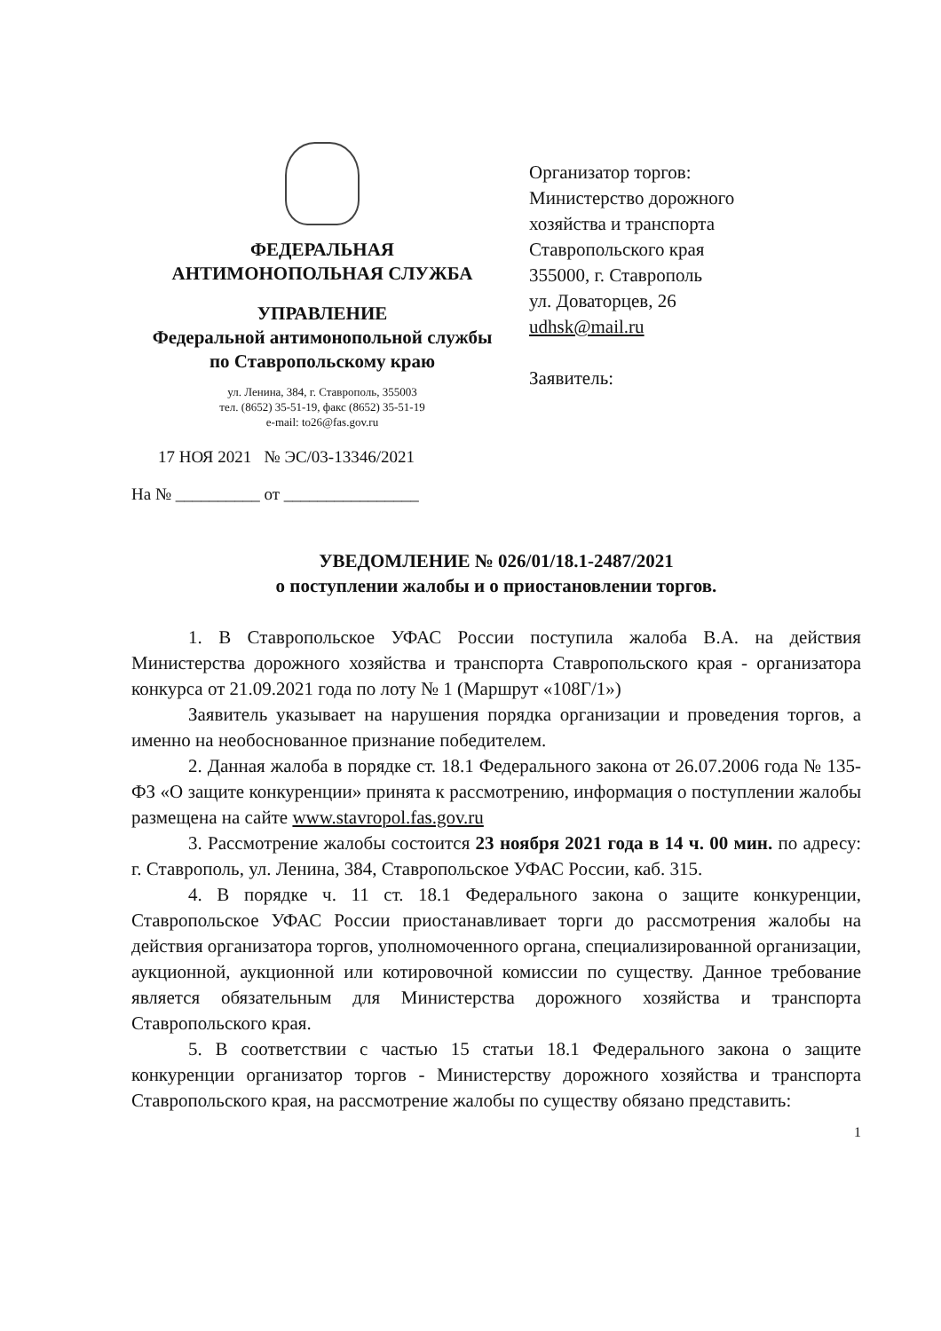ФЕДЕРАЛЬНАЯ
АНТИМОНОПОЛЬНАЯ СЛУЖБА
УПРАВЛЕНИЕ
Федеральной антимонопольной службы
по Ставропольскому краю
ул. Ленина, 384, г. Ставрополь, 355003
тел. (8652) 35-51-19, факс (8652) 35-51-19
e-mail: to26@fas.gov.ru
17 НОЯ 2021 № ЭС/03-13346/2021
На № __________ от ________________
Организатор торгов:
Министерство дорожного
хозяйства и транспорта
Ставропольского края
355000, г. Ставрополь
ул. Доваторцев, 26
udhsk@mail.ru
Заявитель:
УВЕДОМЛЕНИЕ № 026/01/18.1-2487/2021
о поступлении жалобы и о приостановлении торгов.
1. В Ставропольское УФАС России поступила жалоба В.А. на действия Министерства дорожного хозяйства и транспорта Ставропольского края - организатора конкурса от 21.09.2021 года по лоту № 1 (Маршрут «108Г/1»)
Заявитель указывает на нарушения порядка организации и проведения торгов, а именно на необоснованное признание победителем.
2. Данная жалоба в порядке ст. 18.1 Федерального закона от 26.07.2006 года № 135-ФЗ «О защите конкуренции» принята к рассмотрению, информация о поступлении жалобы размещена на сайте www.stavropol.fas.gov.ru
3. Рассмотрение жалобы состоится 23 ноября 2021 года в 14 ч. 00 мин. по адресу: г. Ставрополь, ул. Ленина, 384, Ставропольское УФАС России, каб. 315.
4. В порядке ч. 11 ст. 18.1 Федерального закона о защите конкуренции, Ставропольское УФАС России приостанавливает торги до рассмотрения жалобы на действия организатора торгов, уполномоченного органа, специализированной организации, аукционной, аукционной или котировочной комиссии по существу. Данное требование является обязательным для Министерства дорожного хозяйства и транспорта Ставропольского края.
5. В соответствии с частью 15 статьи 18.1 Федерального закона о защите конкуренции организатор торгов - Министерству дорожного хозяйства и транспорта Ставропольского края, на рассмотрение жалобы по существу обязано представить:
1